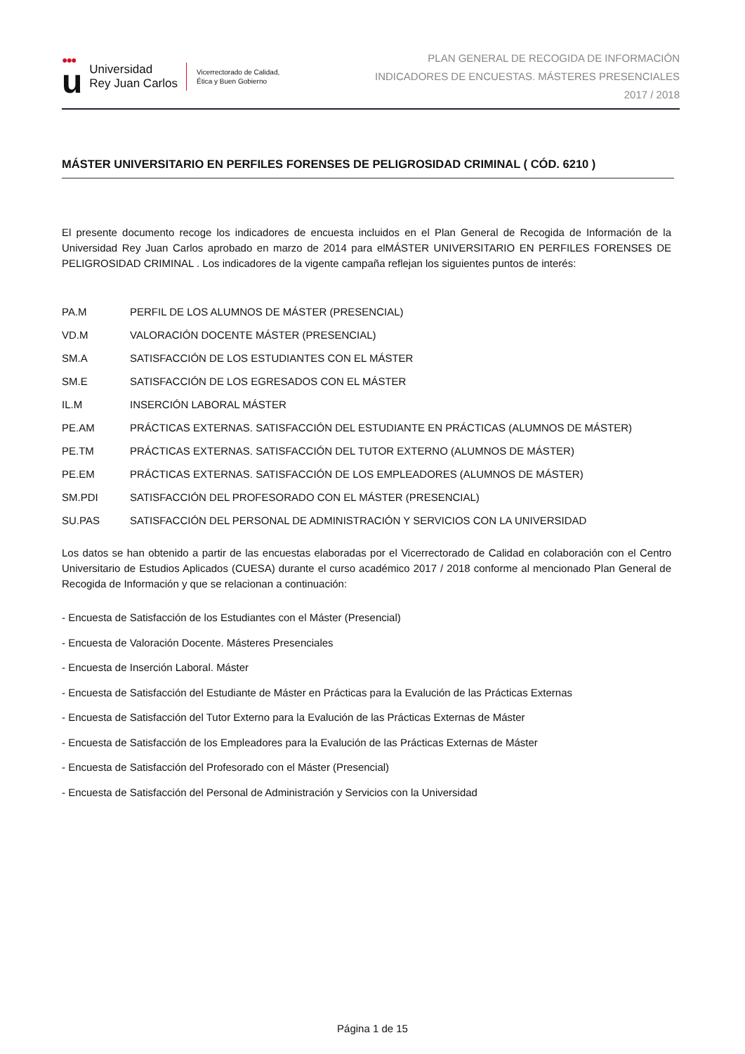●●●
u
Universidad
Rey Juan Carlos
Vicerrectorado de Calidad,
Ética y Buen Gobierno
PLAN GENERAL DE RECOGIDA DE INFORMACIÓN
INDICADORES DE ENCUESTAS. MÁSTERES PRESENCIALES
2017 / 2018
MÁSTER UNIVERSITARIO EN PERFILES FORENSES DE PELIGROSIDAD CRIMINAL ( CÓD. 6210 )
El presente documento recoge los indicadores de encuesta incluidos en el Plan General de Recogida de Información de la Universidad Rey Juan Carlos aprobado en marzo de 2014 para elMÁSTER UNIVERSITARIO EN PERFILES FORENSES DE PELIGROSIDAD CRIMINAL . Los indicadores de la vigente campaña reflejan los siguientes puntos de interés:
| PA.M | PERFIL DE LOS ALUMNOS DE MÁSTER (PRESENCIAL) |
| VD.M | VALORACIÓN DOCENTE MÁSTER (PRESENCIAL) |
| SM.A | SATISFACCIÓN DE LOS ESTUDIANTES CON EL MÁSTER |
| SM.E | SATISFACCIÓN DE LOS EGRESADOS CON EL MÁSTER |
| IL.M | INSERCIÓN LABORAL MÁSTER |
| PE.AM | PRÁCTICAS EXTERNAS. SATISFACCIÓN DEL ESTUDIANTE EN PRÁCTICAS (ALUMNOS DE MÁSTER) |
| PE.TM | PRÁCTICAS EXTERNAS. SATISFACCIÓN DEL TUTOR EXTERNO (ALUMNOS DE MÁSTER) |
| PE.EM | PRÁCTICAS EXTERNAS. SATISFACCIÓN DE LOS EMPLEADORES (ALUMNOS DE MÁSTER) |
| SM.PDI | SATISFACCIÓN DEL PROFESORADO CON EL MÁSTER (PRESENCIAL) |
| SU.PAS | SATISFACCIÓN DEL PERSONAL DE ADMINISTRACIÓN Y SERVICIOS CON LA UNIVERSIDAD |
Los datos se han obtenido a partir de las encuestas elaboradas por el Vicerrectorado de Calidad en colaboración con el Centro Universitario de Estudios Aplicados (CUESA) durante el curso académico 2017 / 2018 conforme al mencionado Plan General de Recogida de Información y que se relacionan a continuación:
- Encuesta de Satisfacción de los Estudiantes con el Máster (Presencial)
- Encuesta de Valoración Docente. Másteres Presenciales
- Encuesta de Inserción Laboral. Máster
- Encuesta de Satisfacción del Estudiante de Máster en Prácticas para la Evalución de las Prácticas Externas
- Encuesta de Satisfacción del Tutor Externo para la Evalución de las Prácticas Externas de Máster
- Encuesta de Satisfacción de los Empleadores para la Evalución de las Prácticas Externas de Máster
- Encuesta de Satisfacción del Profesorado con el Máster (Presencial)
- Encuesta de Satisfacción del Personal de Administración y Servicios con la Universidad
Página 1 de 15